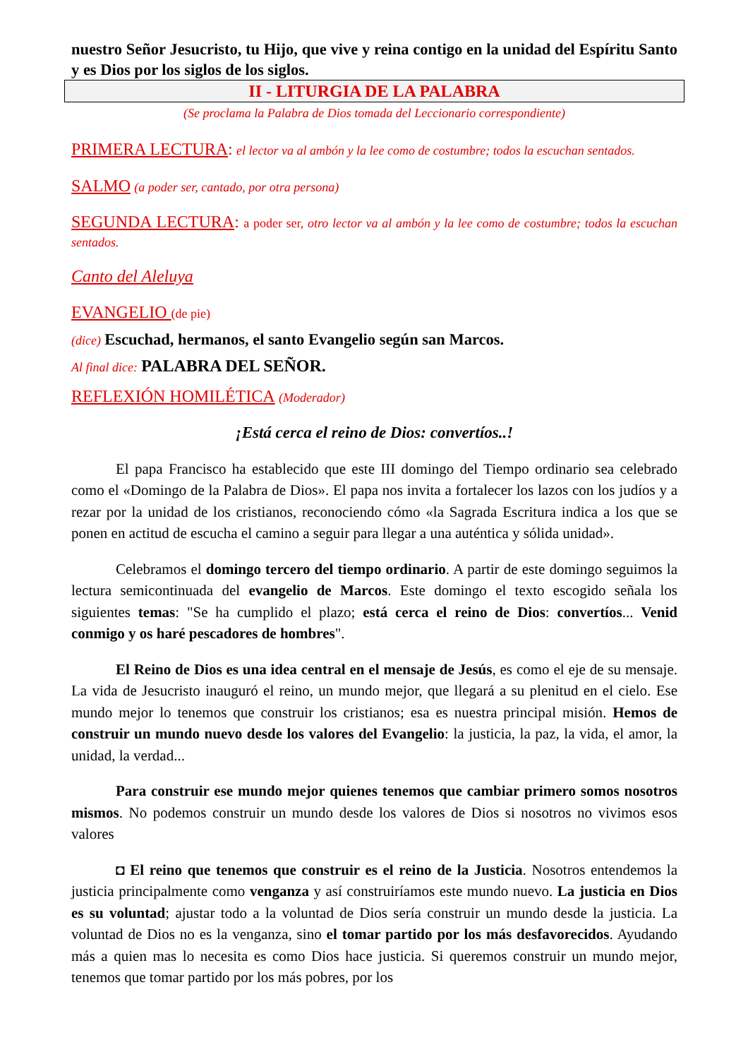nuestro Señor Jesucristo, tu Hijo, que vive y reina contigo en la unidad del Espíritu Santo y es Dios por los siglos de los siglos.
II - LITURGIA DE LA PALABRA
(Se proclama la Palabra de Dios tomada del Leccionario correspondiente)
PRIMERA LECTURA: el lector va al ambón y la lee como de costumbre; todos la escuchan sentados.
SALMO (a poder ser, cantado, por otra persona)
SEGUNDA LECTURA: a poder ser, otro lector va al ambón y la lee como de costumbre; todos la escuchan sentados.
Canto del Aleluya
EVANGELIO (de pie)
(dice) Escuchad, hermanos, el santo Evangelio según san Marcos.
Al final dice: PALABRA DEL SEÑOR.
REFLEXIÓN HOMILÉTICA (Moderador)
¡Está cerca el reino de Dios: convertíos..!
El papa Francisco ha establecido que este III domingo del Tiempo ordinario sea celebrado como el «Domingo de la Palabra de Dios». El papa nos invita a fortalecer los lazos con los judíos y a rezar por la unidad de los cristianos, reconociendo cómo «la Sagrada Escritura indica a los que se ponen en actitud de escucha el camino a seguir para llegar a una auténtica y sólida unidad».
Celebramos el domingo tercero del tiempo ordinario. A partir de este domingo seguimos la lectura semicontinuada del evangelio de Marcos. Este domingo el texto escogido señala los siguientes temas: "Se ha cumplido el plazo; está cerca el reino de Dios: convertíos... Venid conmigo y os haré pescadores de hombres".
El Reino de Dios es una idea central en el mensaje de Jesús, es como el eje de su mensaje. La vida de Jesucristo inauguró el reino, un mundo mejor, que llegará a su plenitud en el cielo. Ese mundo mejor lo tenemos que construir los cristianos; esa es nuestra principal misión. Hemos de construir un mundo nuevo desde los valores del Evangelio: la justicia, la paz, la vida, el amor, la unidad, la verdad...
Para construir ese mundo mejor quienes tenemos que cambiar primero somos nosotros mismos. No podemos construir un mundo desde los valores de Dios si nosotros no vivimos esos valores
◘ El reino que tenemos que construir es el reino de la Justicia. Nosotros entendemos la justicia principalmente como venganza y así construiríamos este mundo nuevo. La justicia en Dios es su voluntad; ajustar todo a la voluntad de Dios sería construir un mundo desde la justicia. La voluntad de Dios no es la venganza, sino el tomar partido por los más desfavorecidos. Ayudando más a quien mas lo necesita es como Dios hace justicia. Si queremos construir un mundo mejor, tenemos que tomar partido por los más pobres, por los